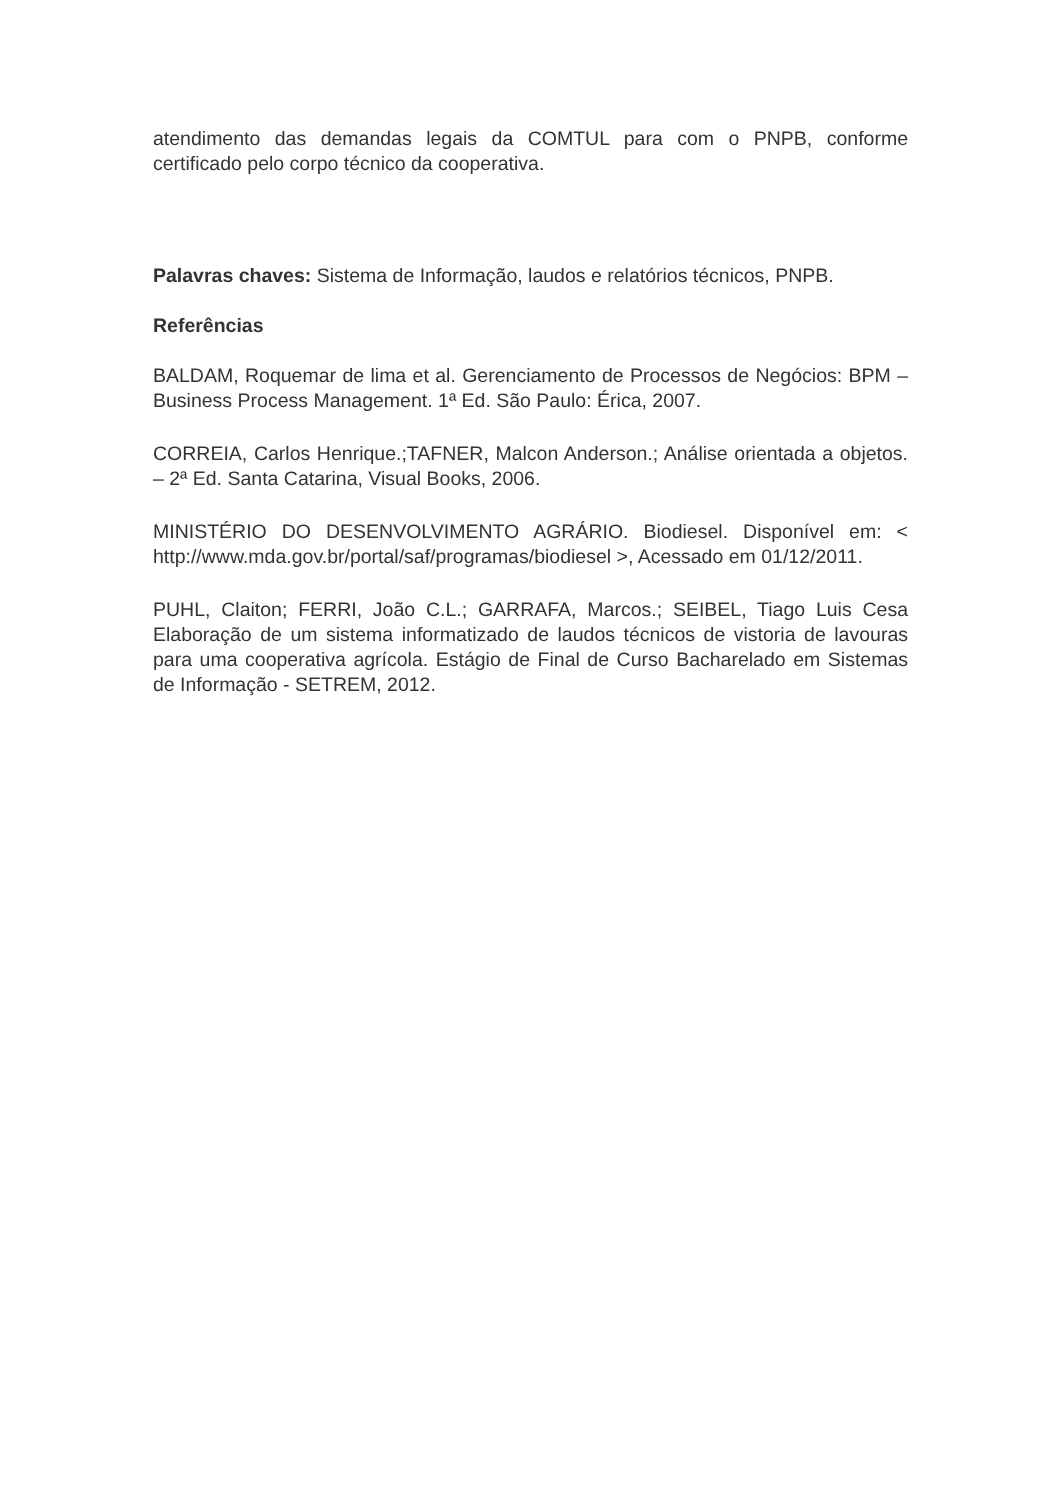atendimento das demandas legais da COMTUL para com o PNPB, conforme certificado pelo corpo técnico da cooperativa.
Palavras chaves: Sistema de Informação, laudos e relatórios técnicos, PNPB.
Referências
BALDAM, Roquemar de lima et al. Gerenciamento de Processos de Negócios: BPM – Business Process Management. 1ª Ed. São Paulo: Érica, 2007.
CORREIA, Carlos Henrique.;TAFNER, Malcon Anderson.; Análise orientada a objetos. – 2ª Ed. Santa Catarina, Visual Books, 2006.
MINISTÉRIO DO DESENVOLVIMENTO AGRÁRIO. Biodiesel. Disponível em: < http://www.mda.gov.br/portal/saf/programas/biodiesel >, Acessado em 01/12/2011.
PUHL, Claiton; FERRI, João C.L.; GARRAFA, Marcos.; SEIBEL, Tiago Luis Cesa Elaboração de um sistema informatizado de laudos técnicos de vistoria de lavouras para uma cooperativa agrícola. Estágio de Final de Curso Bacharelado em Sistemas de Informação - SETREM, 2012.